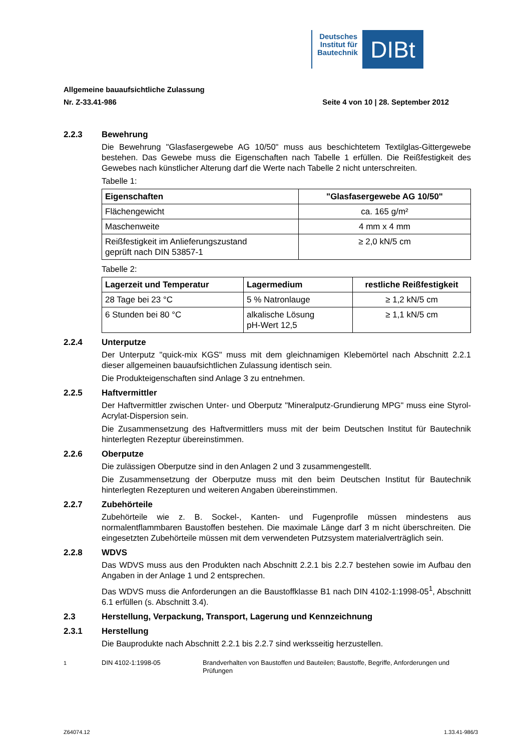Deutsches Institut für Bautechnik
DIBt
Allgemeine bauaufsichtliche Zulassung
Nr. Z-33.41-986 Seite 4 von 10 | 28. September 2012
2.2.3 Bewehrung
Die Bewehrung "Glasfasergewebe AG 10/50" muss aus beschichtetem Textilglas-Gittergewebe bestehen. Das Gewebe muss die Eigenschaften nach Tabelle 1 erfüllen. Die Reißfestigkeit des Gewebes nach künstlicher Alterung darf die Werte nach Tabelle 2 nicht unterschreiten.
Tabelle 1:
| Eigenschaften | "Glasfasergewebe AG 10/50" |
| --- | --- |
| Flächengewicht | ca. 165 g/m² |
| Maschenweite | 4 mm x 4 mm |
| Reißfestigkeit im Anlieferungszustand geprüft nach DIN 53857-1 | ≥ 2,0 kN/5 cm |
Tabelle 2:
| Lagerzeit und Temperatur | Lagermedium | restliche Reißfestigkeit |
| --- | --- | --- |
| 28 Tage bei 23 °C | 5 % Natronlauge | ≥ 1,2 kN/5 cm |
| 6 Stunden bei 80 °C | alkalische Lösung pH-Wert 12,5 | ≥ 1,1 kN/5 cm |
2.2.4 Unterputze
Der Unterputz "quick-mix KGS" muss mit dem gleichnamigen Klebemörtel nach Abschnitt 2.2.1 dieser allgemeinen bauaufsichtlichen Zulassung identisch sein.
Die Produkteigenschaften sind Anlage 3 zu entnehmen.
2.2.5 Haftvermittler
Der Haftvermittler zwischen Unter- und Oberputz "Mineralputz-Grundierung MPG" muss eine Styrol-Acrylat-Dispersion sein.
Die Zusammensetzung des Haftvermittlers muss mit der beim Deutschen Institut für Bautechnik hinterlegten Rezeptur übereinstimmen.
2.2.6 Oberputze
Die zulässigen Oberputze sind in den Anlagen 2 und 3 zusammengestellt.
Die Zusammensetzung der Oberputze muss mit den beim Deutschen Institut für Bautechnik hinterlegten Rezepturen und weiteren Angaben übereinstimmen.
2.2.7 Zubehörteile
Zubehörteile wie z. B. Sockel-, Kanten- und Fugenprofile müssen mindestens aus normalentflammbaren Baustoffen bestehen. Die maximale Länge darf 3 m nicht überschreiten. Die eingesetzten Zubehörteile müssen mit dem verwendeten Putzsystem materialverträglich sein.
2.2.8 WDVS
Das WDVS muss aus den Produkten nach Abschnitt 2.2.1 bis 2.2.7 bestehen sowie im Aufbau den Angaben in der Anlage 1 und 2 entsprechen.
Das WDVS muss die Anforderungen an die Baustoffklasse B1 nach DIN 4102-1:1998-05<sup>1</sup>, Abschnitt 6.1 erfüllen (s. Abschnitt 3.4).
2.3 Herstellung, Verpackung, Transport, Lagerung und Kennzeichnung
2.3.1 Herstellung
Die Bauprodukte nach Abschnitt 2.2.1 bis 2.2.7 sind werksseitig herzustellen.
<sup>1</sup> DIN 4102-1:1998-05 Brandverhalten von Baustoffen und Bauteilen; Baustoffe, Begriffe, Anforderungen und Prüfungen
Z64074.12 1.33.41-986/3